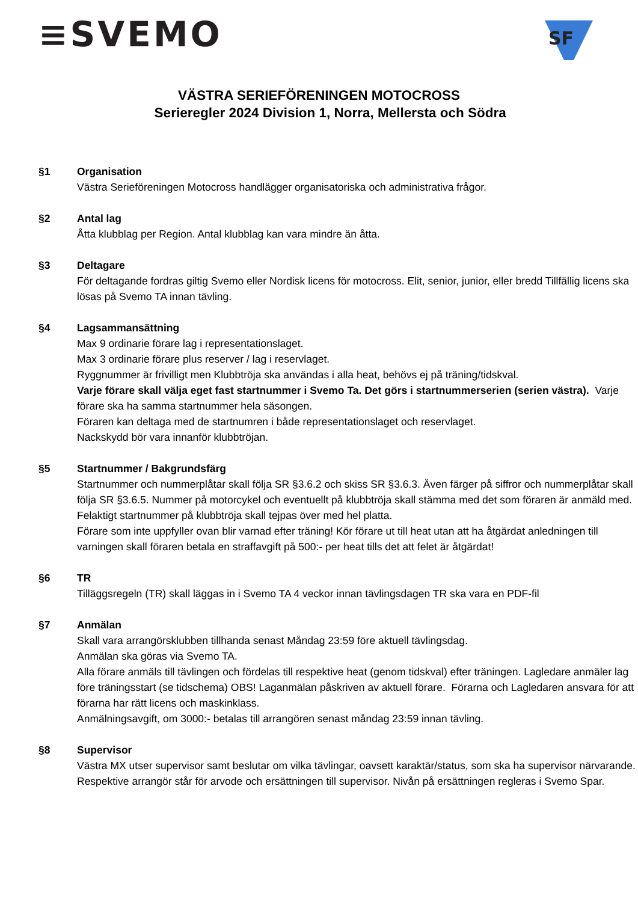≡SVEMO
SF
VÄSTRA SERIEFÖRENINGEN MOTOCROSS
Serieregler 2024 Division 1, Norra, Mellersta och Södra
§1 Organisation
Västra Serieföreningen Motocross handlägger organisatoriska och administrativa frågor.
§2 Antal lag
Åtta klubblag per Region. Antal klubblag kan vara mindre än åtta.
§3 Deltagare
För deltagande fordras giltig Svemo eller Nordisk licens för motocross. Elit, senior, junior, eller bredd Tillfällig licens ska lösas på Svemo TA innan tävling.
§4 Lagsammansättning
Max 9 ordinarie förare lag i representationslaget.
Max 3 ordinarie förare plus reserver / lag i reservlaget.
Ryggnummer är frivilligt men Klubbtröja ska användas i alla heat, behövs ej på träning/tidskval.
Varje förare skall välja eget fast startnummer i Svemo Ta. Det görs i startnummerserien (serien västra). Varje förare ska ha samma startnummer hela säsongen.
Föraren kan deltaga med de startnumren i både representationslaget och reservlaget.
Nackskydd bör vara innanför klubbtröjan.
§5 Startnummer / Bakgrundsfärg
Startnummer och nummerplåtar skall följa SR §3.6.2 och skiss SR §3.6.3. Även färger på siffror och nummerplåtar skall följa SR §3.6.5. Nummer på motorcykel och eventuellt på klubbtröja skall stämma med det som föraren är anmäld med. Felaktigt startnummer på klubbtröja skall tejpas över med hel platta.
Förare som inte uppfyller ovan blir varnad efter träning! Kör förare ut till heat utan att ha åtgärdat anledningen till varningen skall föraren betala en straffavgift på 500:- per heat tills det att felet är åtgärdat!
§6 TR
Tilläggsregeln (TR) skall läggas in i Svemo TA 4 veckor innan tävlingsdagen TR ska vara en PDF-fil
§7 Anmälan
Skall vara arrangörsklubben tillhanda senast Måndag 23:59 före aktuell tävlingsdag.
Anmälan ska göras via Svemo TA.
Alla förare anmäls till tävlingen och fördelas till respektive heat (genom tidskval) efter träningen. Lagledare anmäler lag före träningsstart (se tidschema) OBS! Laganmälan påskriven av aktuell förare. Förarna och Lagledaren ansvara för att förarna har rätt licens och maskinklass.
Anmälningsavgift, om 3000:- betalas till arrangören senast måndag 23:59 innan tävling.
§8 Supervisor
Västra MX utser supervisor samt beslutar om vilka tävlingar, oavsett karaktär/status, som ska ha supervisor närvarande. Respektive arrangör står för arvode och ersättningen till supervisor. Nivån på ersättningen regleras i Svemo Spar.